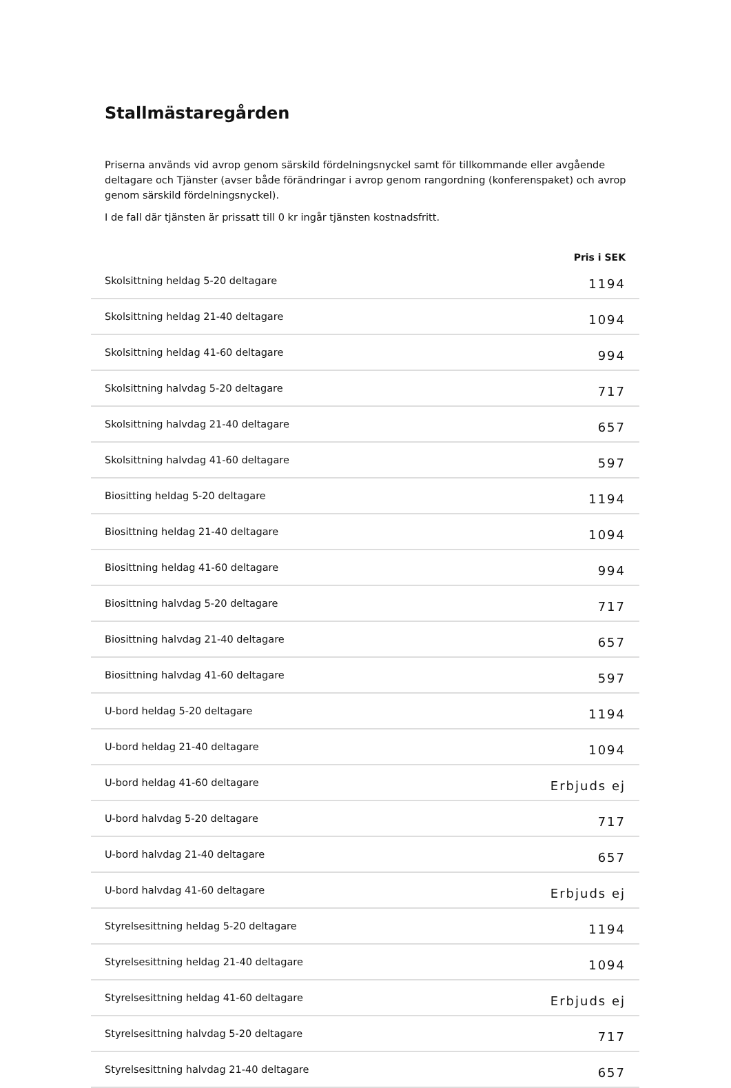Stallmästaregården
Priserna används vid avrop genom särskild fördelningsnyckel samt för tillkommande eller avgående deltagare och Tjänster (avser både förändringar i avrop genom rangordning (konferenspaket) och avrop genom särskild fördelningsnyckel).
I de fall där tjänsten är prissatt till 0 kr ingår tjänsten kostnadsfritt.
| | Pris i SEK |
| --- | --- |
| Skolsittning heldag 5-20 deltagare | 1194 |
| Skolsittning heldag 21-40 deltagare | 1094 |
| Skolsittning heldag 41-60 deltagare | 994 |
| Skolsittning halvdag 5-20 deltagare | 717 |
| Skolsittning halvdag 21-40 deltagare | 657 |
| Skolsittning halvdag 41-60 deltagare | 597 |
| Biositting heldag 5-20 deltagare | 1194 |
| Biosittning heldag 21-40 deltagare | 1094 |
| Biosittning heldag 41-60 deltagare | 994 |
| Biosittning halvdag 5-20 deltagare | 717 |
| Biosittning halvdag 21-40 deltagare | 657 |
| Biosittning halvdag 41-60 deltagare | 597 |
| U-bord heldag 5-20 deltagare | 1194 |
| U-bord heldag 21-40 deltagare | 1094 |
| U-bord heldag 41-60 deltagare | Erbjuds ej |
| U-bord halvdag 5-20 deltagare | 717 |
| U-bord halvdag 21-40 deltagare | 657 |
| U-bord halvdag 41-60 deltagare | Erbjuds ej |
| Styrelsesittning heldag 5-20 deltagare | 1194 |
| Styrelsesittning heldag 21-40 deltagare | 1094 |
| Styrelsesittning heldag 41-60 deltagare | Erbjuds ej |
| Styrelsesittning halvdag 5-20 deltagare | 717 |
| Styrelsesittning halvdag 21-40 deltagare | 657 |